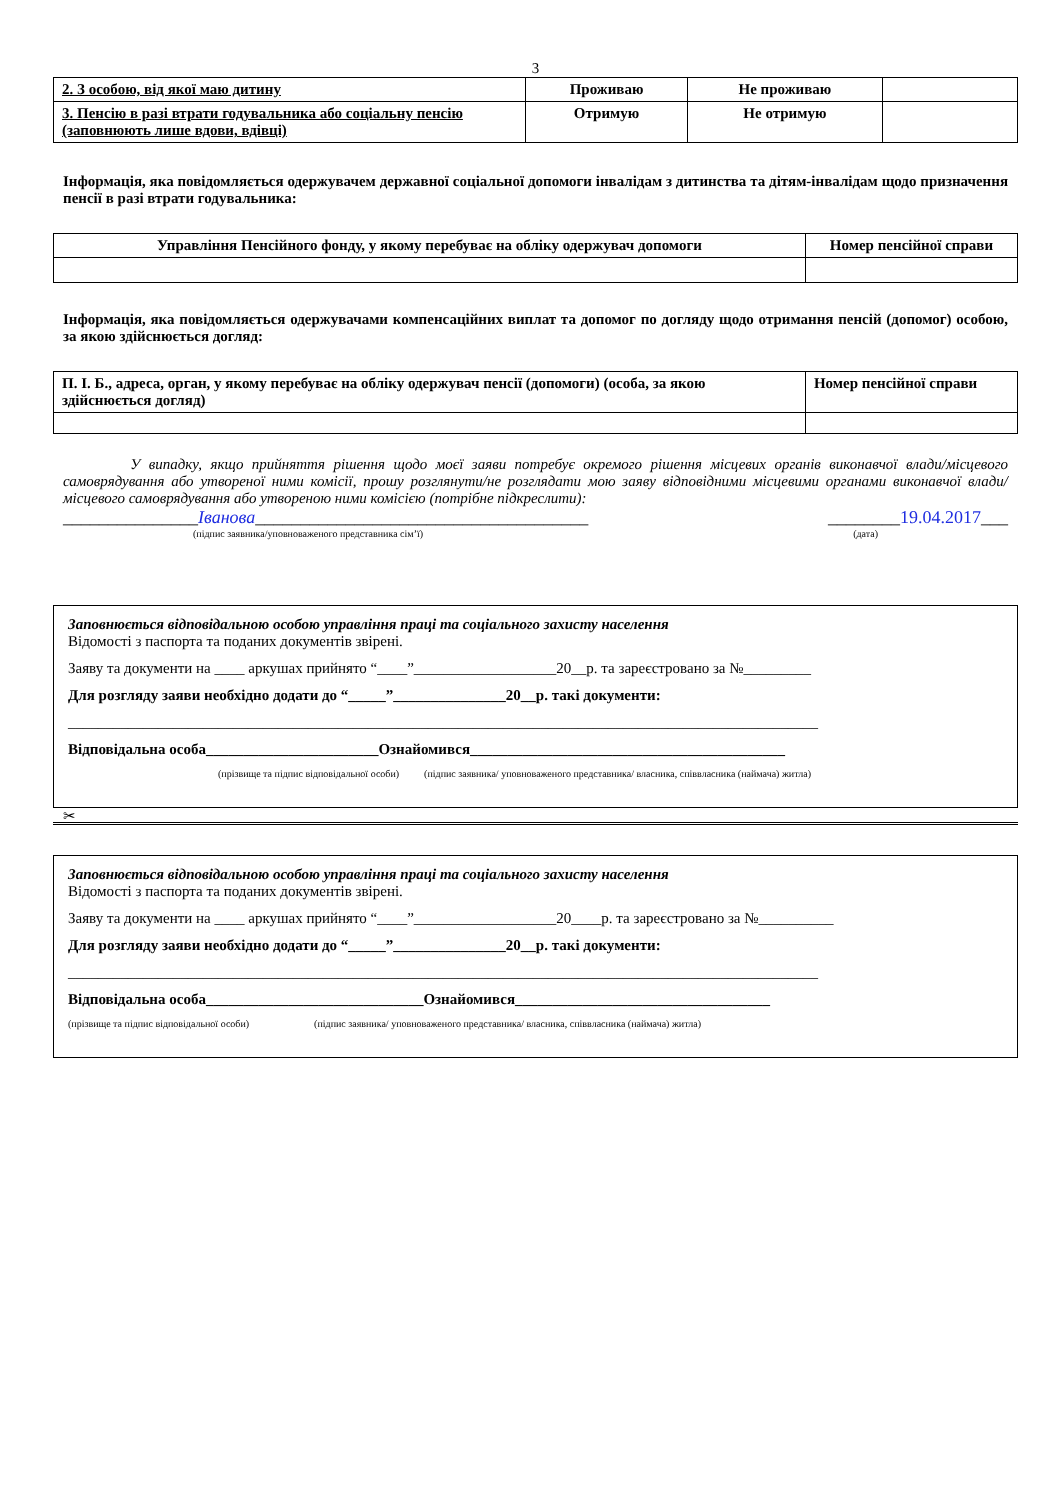3
| 2. З особою, від якої маю дитину | Проживаю | Не проживаю | |
| 3. Пенсію в разі втрати годувальника або соціальну пенсію (заповнюють лише вдови, вдівці) | Отримую | Не отримую | |
Інформація, яка повідомляється одержувачем державної соціальної допомоги інвалідам з дитинства та дітям-інвалідам щодо призначення пенсії в разі втрати годувальника:
| Управління Пенсійного фонду, у якому перебуває на обліку одержувач допомоги | Номер пенсійної справи |
Інформація, яка повідомляється одержувачами компенсаційних виплат та допомог по догляду щодо отримання пенсій (допомог) особою, за якою здійснюється догляд:
| П. І. Б., адреса, орган, у якому перебуває на обліку одержувач пенсії (допомоги) (особа, за якою здійснюється догляд) | Номер пенсійної справи |
У випадку, якщо прийняття рішення щодо моєї заяви потребує окремого рішення місцевих органів виконавчої влади/місцевого самоврядування або утвореної ними комісії, прошу розглянути/не розглядати мою заяву відповідними місцевими органами виконавчої влади/місцевого самоврядування або утвореною ними комісією (потрібне підкреслити):
_______________Іванова_____________________________________ ________19.04.2017___
(підпис заявника/уповноваженого представника сім’ї) (дата)
Заповнюється відповідальною особою управління праці та соціального захисту населення
Відомості з паспорта та поданих документів звірені.
Заяву та документи на ____ аркушах прийнято “____”___________________20__р. та зареєстровано за №_________
Для розгляду заяви необхідно додати до “_____”_______________20__р. такі документи:
____________________________________________________________________________________________________
Відповідальна особа_______________________Ознайомився__________________________________________
(прізвище та підпис відповідальної особи) (підпис заявника/ уповноваженого представника/ власника, співвласника (наймача) житла)
✂
Заповнюється відповідальною особою управління праці та соціального захисту населення
Відомості з паспорта та поданих документів звірені.
Заяву та документи на ____ аркушах прийнято “____”___________________20____р. та зареєстровано за №__________
Для розгляду заяви необхідно додати до “_____”_______________20__р. такі документи:
____________________________________________________________________________________________________
Відповідальна особа_____________________________Ознайомився__________________________________
(прізвище та підпис відповідальної особи) (підпис заявника/ уповноваженого представника/ власника, співвласника (наймача) житла)